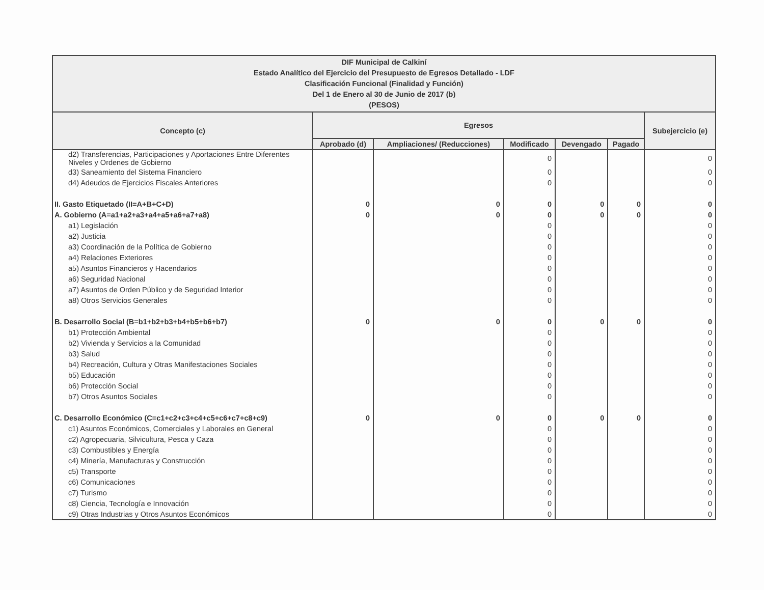| DIF Municipal de Calkiní Estado Analítico del Ejercicio del Presupuesto de Egresos Detallado - LDF Clasificación Funcional (Finalidad y Función) Del 1 de Enero al 30 de Junio de 2017 (b) (PESOS) | | | | | | |
| Concepto (c) | Egresos | | | | | Subejercicio (e) |
| | Aprobado (d) | Ampliaciones/ (Reducciones) | Modificado | Devengado | Pagado | |
| d2) Transferencias, Participaciones y Aportaciones Entre Diferentes Niveles y Ordenes de Gobierno | | | 0 | | | 0 |
| d3) Saneamiento del Sistema Financiero | | | 0 | | | 0 |
| d4) Adeudos de Ejercicios Fiscales Anteriores | | | 0 | | | 0 |
| II. Gasto Etiquetado (II=A+B+C+D) | 0 | 0 | 0 | 0 | 0 | 0 |
| A. Gobierno (A=a1+a2+a3+a4+a5+a6+a7+a8) | 0 | 0 | 0 | 0 | 0 | 0 |
| a1) Legislación | | | 0 | | | 0 |
| a2) Justicia | | | 0 | | | 0 |
| a3) Coordinación de la Política de Gobierno | | | 0 | | | 0 |
| a4) Relaciones Exteriores | | | 0 | | | 0 |
| a5) Asuntos Financieros y Hacendarios | | | 0 | | | 0 |
| a6) Seguridad Nacional | | | 0 | | | 0 |
| a7) Asuntos de Orden Público y de Seguridad Interior | | | 0 | | | 0 |
| a8) Otros Servicios Generales | | | 0 | | | 0 |
| B. Desarrollo Social (B=b1+b2+b3+b4+b5+b6+b7) | 0 | 0 | 0 | 0 | 0 | 0 |
| b1) Protección Ambiental | | | 0 | | | 0 |
| b2) Vivienda y Servicios a la Comunidad | | | 0 | | | 0 |
| b3) Salud | | | 0 | | | 0 |
| b4) Recreación, Cultura y Otras Manifestaciones Sociales | | | 0 | | | 0 |
| b5) Educación | | | 0 | | | 0 |
| b6) Protección Social | | | 0 | | | 0 |
| b7) Otros Asuntos Sociales | | | 0 | | | 0 |
| C. Desarrollo Económico (C=c1+c2+c3+c4+c5+c6+c7+c8+c9) | 0 | 0 | 0 | 0 | 0 | 0 |
| c1) Asuntos Económicos, Comerciales y Laborales en General | | | 0 | | | 0 |
| c2) Agropecuaria, Silvicultura, Pesca y Caza | | | 0 | | | 0 |
| c3) Combustibles y Energía | | | 0 | | | 0 |
| c4) Minería, Manufacturas y Construcción | | | 0 | | | 0 |
| c5) Transporte | | | 0 | | | 0 |
| c6) Comunicaciones | | | 0 | | | 0 |
| c7) Turismo | | | 0 | | | 0 |
| c8) Ciencia, Tecnología e Innovación | | | 0 | | | 0 |
| c9) Otras Industrias y Otros Asuntos Económicos | | | 0 | | | 0 |